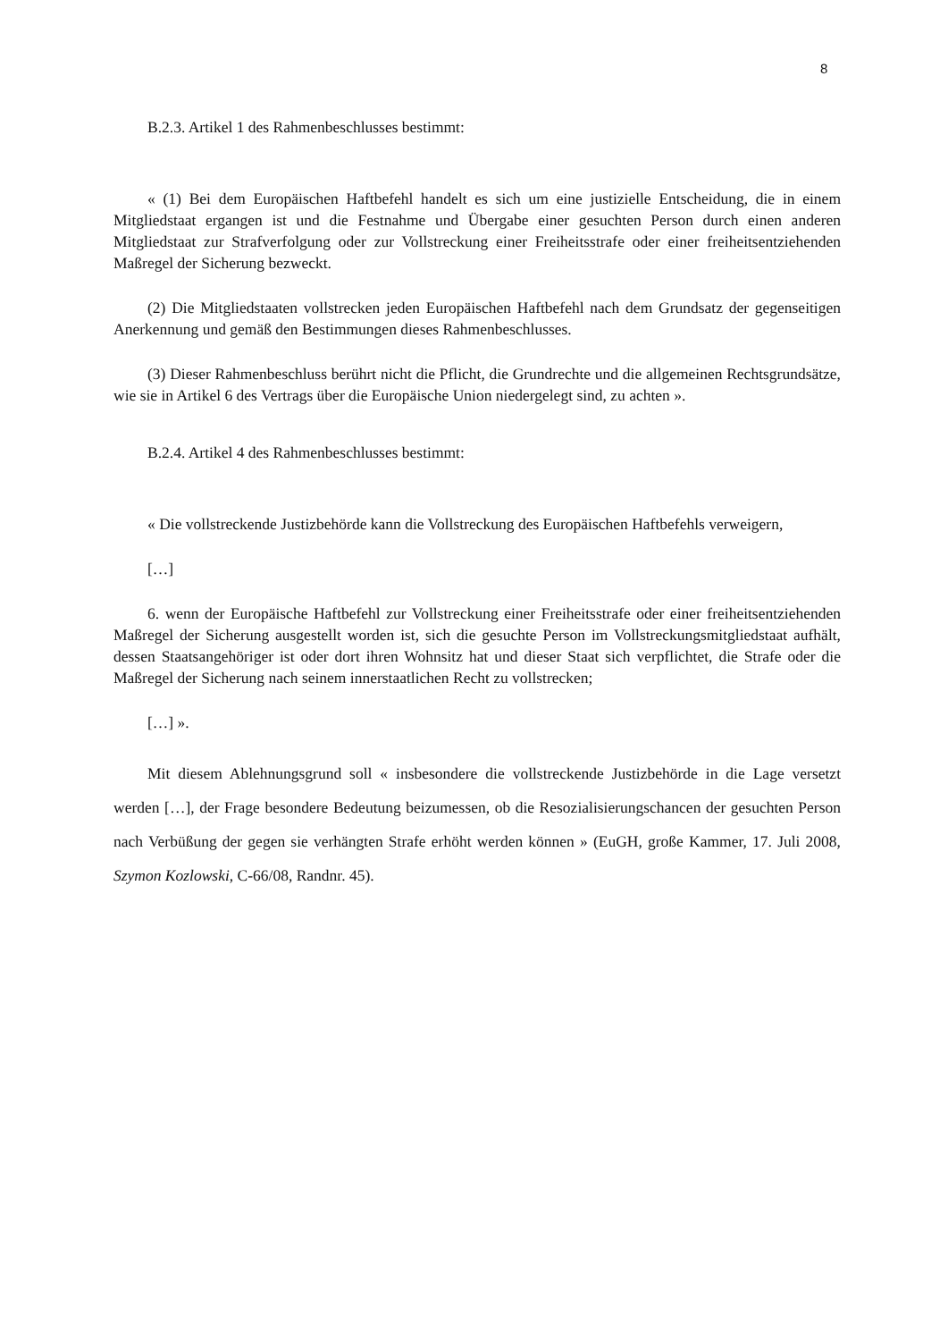8
B.2.3. Artikel 1 des Rahmenbeschlusses bestimmt:
« (1) Bei dem Europäischen Haftbefehl handelt es sich um eine justizielle Entscheidung, die in einem Mitgliedstaat ergangen ist und die Festnahme und Übergabe einer gesuchten Person durch einen anderen Mitgliedstaat zur Strafverfolgung oder zur Vollstreckung einer Freiheitsstrafe oder einer freiheitsentziehenden Maßregel der Sicherung bezweckt.
(2) Die Mitgliedstaaten vollstrecken jeden Europäischen Haftbefehl nach dem Grundsatz der gegenseitigen Anerkennung und gemäß den Bestimmungen dieses Rahmenbeschlusses.
(3) Dieser Rahmenbeschluss berührt nicht die Pflicht, die Grundrechte und die allgemeinen Rechtsgrundsätze, wie sie in Artikel 6 des Vertrags über die Europäische Union niedergelegt sind, zu achten ».
B.2.4. Artikel 4 des Rahmenbeschlusses bestimmt:
« Die vollstreckende Justizbehörde kann die Vollstreckung des Europäischen Haftbefehls verweigern,
[…]
6. wenn der Europäische Haftbefehl zur Vollstreckung einer Freiheitsstrafe oder einer freiheitsentziehenden Maßregel der Sicherung ausgestellt worden ist, sich die gesuchte Person im Vollstreckungsmitgliedstaat aufhält, dessen Staatsangehöriger ist oder dort ihren Wohnsitz hat und dieser Staat sich verpflichtet, die Strafe oder die Maßregel der Sicherung nach seinem innerstaatlichen Recht zu vollstrecken;
[…] ».
Mit diesem Ablehnungsgrund soll « insbesondere die vollstreckende Justizbehörde in die Lage versetzt werden […], der Frage besondere Bedeutung beizumessen, ob die Resozialisierungschancen der gesuchten Person nach Verbüßung der gegen sie verhängten Strafe erhöht werden können » (EuGH, große Kammer, 17. Juli 2008, Szymon Kozlowski, C-66/08, Randnr. 45).